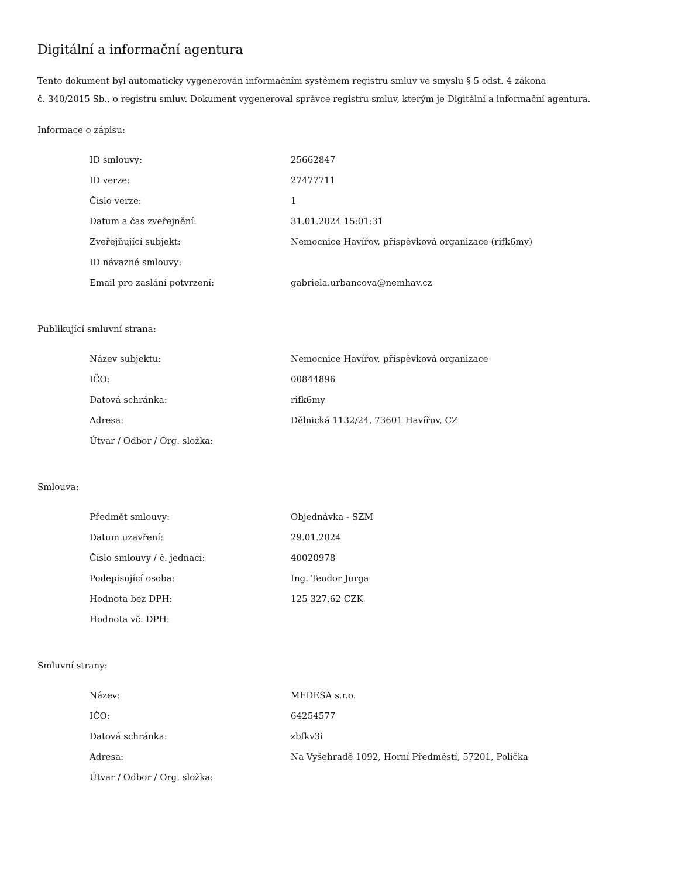Digitální a informační agentura
Tento dokument byl automaticky vygenerován informačním systémem registru smluv ve smyslu § 5 odst. 4 zákona
č. 340/2015 Sb., o registru smluv. Dokument vygeneroval správce registru smluv, kterým je Digitální a informační agentura.
Informace o zápisu:
| ID smlouvy: | 25662847 |
| ID verze: | 27477711 |
| Číslo verze: | 1 |
| Datum a čas zveřejnění: | 31.01.2024 15:01:31 |
| Zveřejňující subjekt: | Nemocnice Havířov, příspěvková organizace (rifk6my) |
| ID návazné smlouvy: | |
| Email pro zaslání potvrzení: | gabriela.urbancova@nemhav.cz |
Publikující smluvní strana:
| Název subjektu: | Nemocnice Havířov, příspěvková organizace |
| IČO: | 00844896 |
| Datová schránka: | rifk6my |
| Adresa: | Dělnická 1132/24, 73601 Havířov, CZ |
| Útvar / Odbor / Org. složka: | |
Smlouva:
| Předmět smlouvy: | Objednávka - SZM |
| Datum uzavření: | 29.01.2024 |
| Číslo smlouvy / č. jednací: | 40020978 |
| Podepisující osoba: | Ing. Teodor Jurga |
| Hodnota bez DPH: | 125 327,62 CZK |
| Hodnota vč. DPH: | |
Smluvní strany:
| Název: | MEDESA s.r.o. |
| IČO: | 64254577 |
| Datová schránka: | zbfkv3i |
| Adresa: | Na Vyšehradě 1092, Horní Předměstí, 57201, Polička |
| Útvar / Odbor / Org. složka: | |